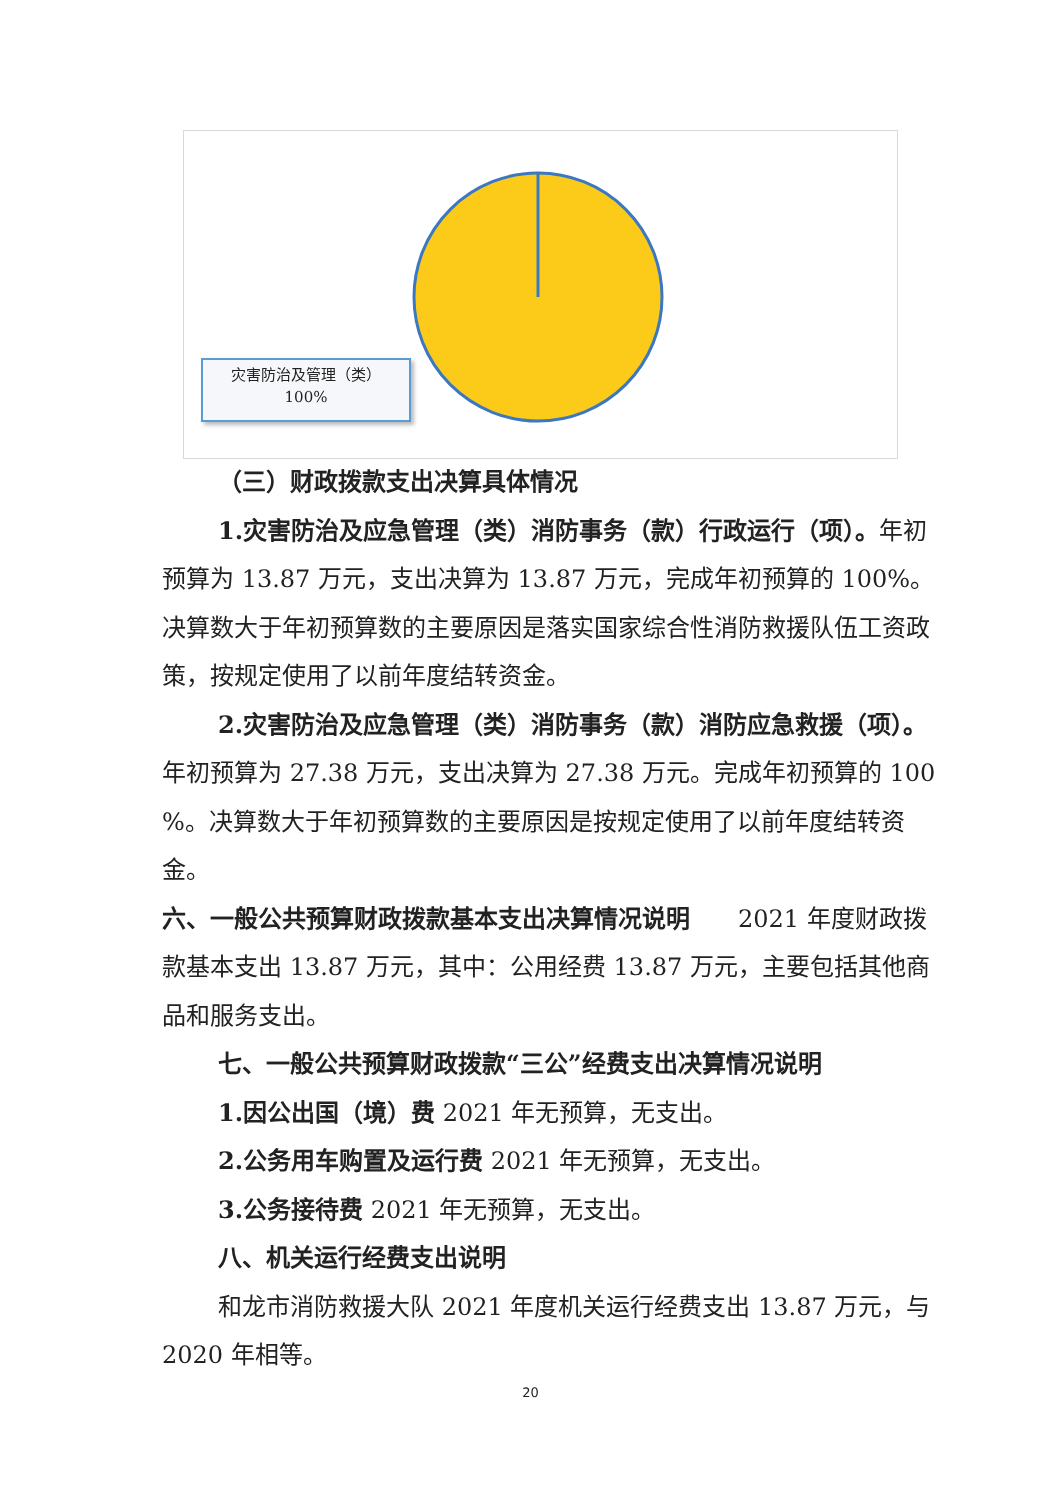灾害防治及管理（类）
100%
（三）财政拨款支出决算具体情况
1.灾害防治及应急管理（类）消防事务（款）行政运行（项）。年初预算为 13.87 万元，支出决算为 13.87 万元，完成年初预算的 100%。决算数大于年初预算数的主要原因是落实国家综合性消防救援队伍工资政策，按规定使用了以前年度结转资金。
2.灾害防治及应急管理（类）消防事务（款）消防应急救援（项）。年初预算为 27.38 万元，支出决算为 27.38 万元。完成年初预算的 100 %。决算数大于年初预算数的主要原因是按规定使用了以前年度结转资金。
六、一般公共预算财政拨款基本支出决算情况说明　　2021 年度财政拨款基本支出 13.87 万元，其中：公用经费 13.87 万元，主要包括其他商品和服务支出。
七、一般公共预算财政拨款“三公”经费支出决算情况说明
1.因公出国（境）费 2021 年无预算，无支出。
2.公务用车购置及运行费 2021 年无预算，无支出。
3.公务接待费 2021 年无预算，无支出。
八、机关运行经费支出说明
和龙市消防救援大队 2021 年度机关运行经费支出 13.87 万元，与 2020 年相等。
20